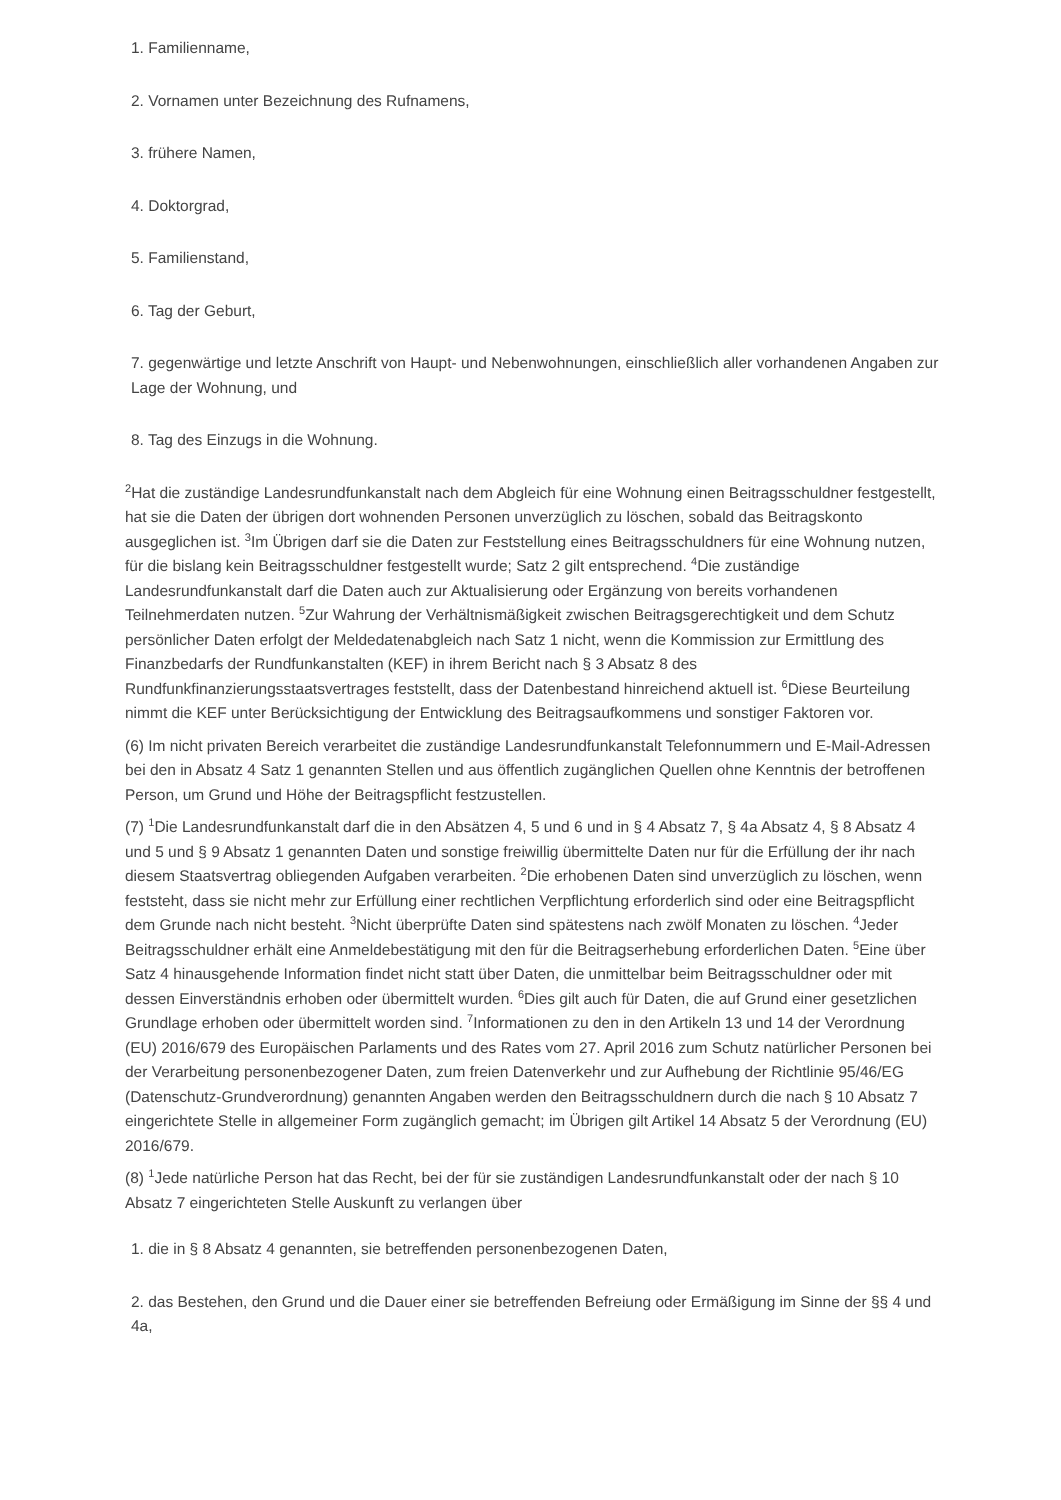1. Familienname,
2. Vornamen unter Bezeichnung des Rufnamens,
3. frühere Namen,
4. Doktorgrad,
5. Familienstand,
6. Tag der Geburt,
7. gegenwärtige und letzte Anschrift von Haupt- und Nebenwohnungen, einschließlich aller vorhandenen Angaben zur Lage der Wohnung, und
8. Tag des Einzugs in die Wohnung.
<sup>2</sup> Hat die zuständige Landesrundfunkanstalt nach dem Abgleich für eine Wohnung einen Beitragsschuldner festgestellt, hat sie die Daten der übrigen dort wohnenden Personen unverzüglich zu löschen, sobald das Beitragskonto ausgeglichen ist. <sup>3</sup>Im Übrigen darf sie die Daten zur Feststellung eines Beitragsschuldners für eine Wohnung nutzen, für die bislang kein Beitragsschuldner festgestellt wurde; Satz 2 gilt entsprechend. <sup>4</sup>Die zuständige Landesrundfunkanstalt darf die Daten auch zur Aktualisierung oder Ergänzung von bereits vorhandenen Teilnehmerdaten nutzen. <sup>5</sup>Zur Wahrung der Verhältnismäßigkeit zwischen Beitragsgerechtigkeit und dem Schutz persönlicher Daten erfolgt der Meldedatenabgleich nach Satz 1 nicht, wenn die Kommission zur Ermittlung des Finanzbedarfs der Rundfunkanstalten (KEF) in ihrem Bericht nach § 3 Absatz 8 des Rundfunkfinanzierungsstaatsvertrages feststellt, dass der Datenbestand hinreichend aktuell ist. <sup>6</sup>Diese Beurteilung nimmt die KEF unter Berücksichtigung der Entwicklung des Beitragsaufkommens und sonstiger Faktoren vor.
(6) Im nicht privaten Bereich verarbeitet die zuständige Landesrundfunkanstalt Telefonnummern und E-Mail-Adressen bei den in Absatz 4 Satz 1 genannten Stellen und aus öffentlich zugänglichen Quellen ohne Kenntnis der betroffenen Person, um Grund und Höhe der Beitragspflicht festzustellen.
(7) <sup>1</sup>Die Landesrundfunkanstalt darf die in den Absätzen 4, 5 und 6 und in § 4 Absatz 7, § 4a Absatz 4, § 8 Absatz 4 und 5 und § 9 Absatz 1 genannten Daten und sonstige freiwillig übermittelte Daten nur für die Erfüllung der ihr nach diesem Staatsvertrag obliegenden Aufgaben verarbeiten. <sup>2</sup>Die erhobenen Daten sind unverzüglich zu löschen, wenn feststeht, dass sie nicht mehr zur Erfüllung einer rechtlichen Verpflichtung erforderlich sind oder eine Beitragspflicht dem Grunde nach nicht besteht. <sup>3</sup>Nicht überprüfte Daten sind spätestens nach zwölf Monaten zu löschen. <sup>4</sup>Jeder Beitragsschuldner erhält eine Anmeldebestätigung mit den für die Beitragserhebung erforderlichen Daten. <sup>5</sup>Eine über Satz 4 hinausgehende Information findet nicht statt über Daten, die unmittelbar beim Beitragsschuldner oder mit dessen Einverständnis erhoben oder übermittelt wurden. <sup>6</sup>Dies gilt auch für Daten, die auf Grund einer gesetzlichen Grundlage erhoben oder übermittelt worden sind. <sup>7</sup>Informationen zu den in den Artikeln 13 und 14 der Verordnung (EU) 2016/679 des Europäischen Parlaments und des Rates vom 27. April 2016 zum Schutz natürlicher Personen bei der Verarbeitung personenbezogener Daten, zum freien Datenverkehr und zur Aufhebung der Richtlinie 95/46/EG (Datenschutz-Grundverordnung) genannten Angaben werden den Beitragsschuldnern durch die nach § 10 Absatz 7 eingerichtete Stelle in allgemeiner Form zugänglich gemacht; im Übrigen gilt Artikel 14 Absatz 5 der Verordnung (EU) 2016/679.
(8) <sup>1</sup>Jede natürliche Person hat das Recht, bei der für sie zuständigen Landesrundfunkanstalt oder der nach § 10 Absatz 7 eingerichteten Stelle Auskunft zu verlangen über
1. die in § 8 Absatz 4 genannten, sie betreffenden personenbezogenen Daten,
2. das Bestehen, den Grund und die Dauer einer sie betreffenden Befreiung oder Ermäßigung im Sinne der §§ 4 und 4a,